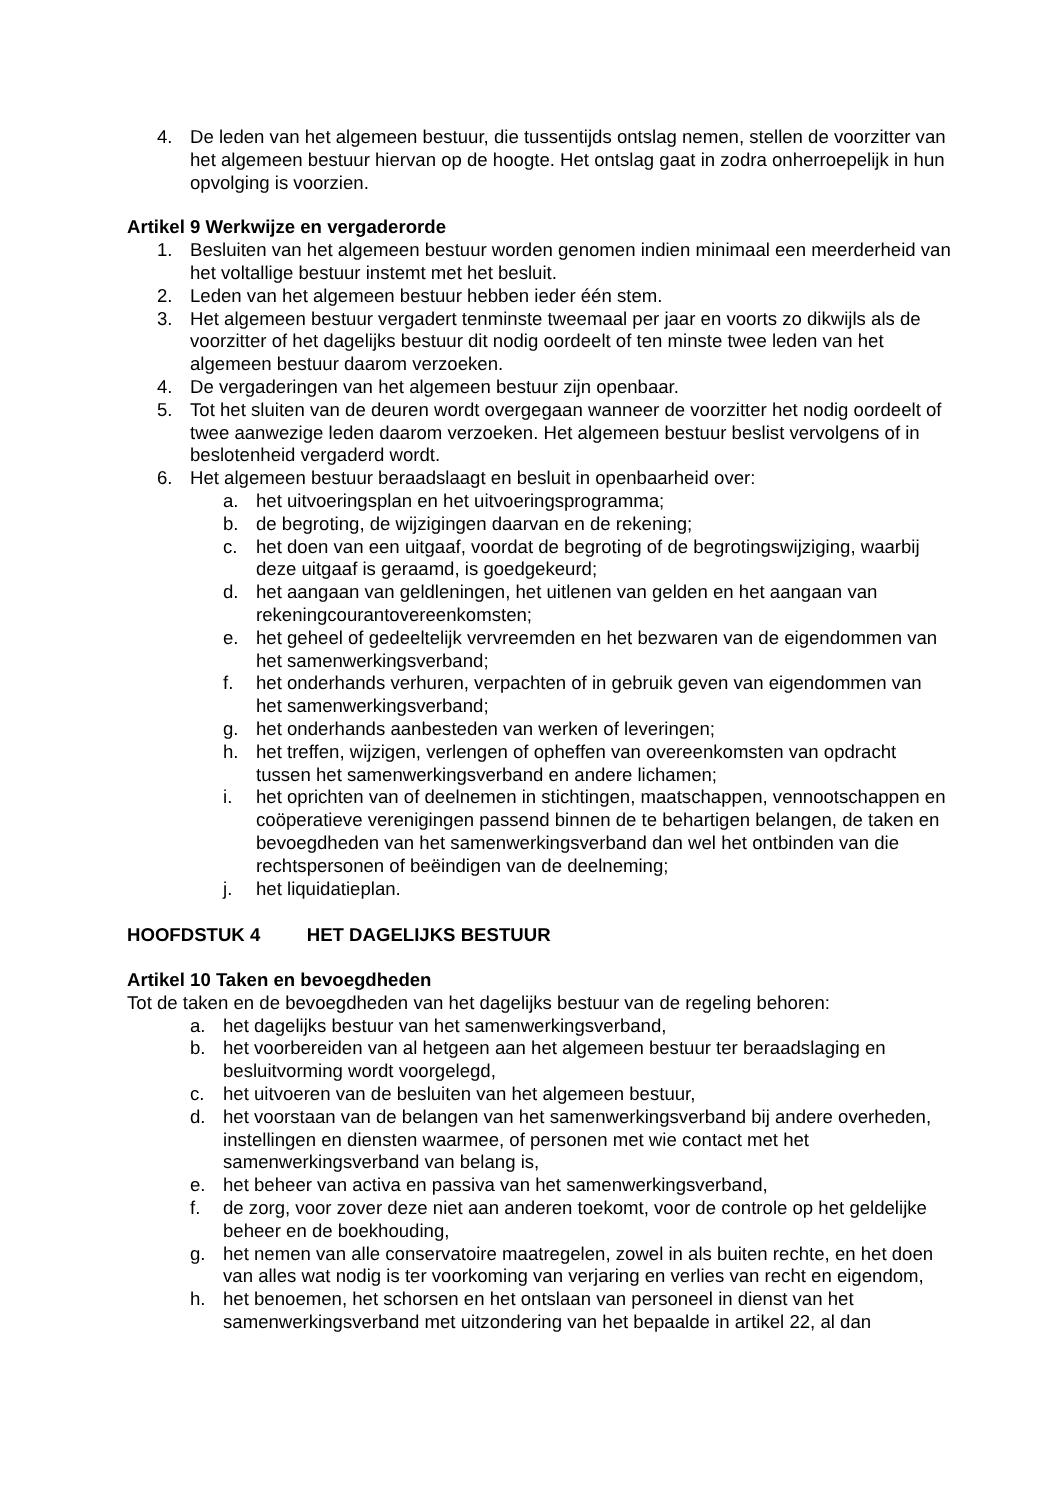4. De leden van het algemeen bestuur, die tussentijds ontslag nemen, stellen de voorzitter van het algemeen bestuur hiervan op de hoogte. Het ontslag gaat in zodra onherroepelijk in hun opvolging is voorzien.
Artikel 9 Werkwijze en vergaderorde
1. Besluiten van het algemeen bestuur worden genomen indien minimaal een meerderheid van het voltallige bestuur instemt met het besluit.
2. Leden van het algemeen bestuur hebben ieder één stem.
3. Het algemeen bestuur vergadert tenminste tweemaal per jaar en voorts zo dikwijls als de voorzitter of het dagelijks bestuur dit nodig oordeelt of ten minste twee leden van het algemeen bestuur daarom verzoeken.
4. De vergaderingen van het algemeen bestuur zijn openbaar.
5. Tot het sluiten van de deuren wordt overgegaan wanneer de voorzitter het nodig oordeelt of twee aanwezige leden daarom verzoeken. Het algemeen bestuur beslist vervolgens of in beslotenheid vergaderd wordt.
6. Het algemeen bestuur beraadslaagt en besluit in openbaarheid over:
a. het uitvoeringsplan en het uitvoeringsprogramma;
b. de begroting, de wijzigingen daarvan en de rekening;
c. het doen van een uitgaaf, voordat de begroting of de begrotingswijziging, waarbij deze uitgaaf is geraamd, is goedgekeurd;
d. het aangaan van geldleningen, het uitlenen van gelden en het aangaan van rekeningcourantovereenkomsten;
e. het geheel of gedeeltelijk vervreemden en het bezwaren van de eigendommen van het samenwerkingsverband;
f. het onderhands verhuren, verpachten of in gebruik geven van eigendommen van het samenwerkingsverband;
g. het onderhands aanbesteden van werken of leveringen;
h. het treffen, wijzigen, verlengen of opheffen van overeenkomsten van opdracht tussen het samenwerkingsverband en andere lichamen;
i. het oprichten van of deelnemen in stichtingen, maatschappen, vennootschappen en coöperatieve verenigingen passend binnen de te behartigen belangen, de taken en bevoegdheden van het samenwerkingsverband dan wel het ontbinden van die rechtspersonen of beëindigen van de deelneming;
j. het liquidatieplan.
HOOFDSTUK 4 HET DAGELIJKS BESTUUR
Artikel 10 Taken en bevoegdheden
Tot de taken en de bevoegdheden van het dagelijks bestuur van de regeling behoren:
a. het dagelijks bestuur van het samenwerkingsverband,
b. het voorbereiden van al hetgeen aan het algemeen bestuur ter beraadslaging en besluitvorming wordt voorgelegd,
c. het uitvoeren van de besluiten van het algemeen bestuur,
d. het voorstaan van de belangen van het samenwerkingsverband bij andere overheden, instellingen en diensten waarmee, of personen met wie contact met het samenwerkingsverband van belang is,
e. het beheer van activa en passiva van het samenwerkingsverband,
f. de zorg, voor zover deze niet aan anderen toekomt, voor de controle op het geldelijke beheer en de boekhouding,
g. het nemen van alle conservatoire maatregelen, zowel in als buiten rechte, en het doen van alles wat nodig is ter voorkoming van verjaring en verlies van recht en eigendom,
h. het benoemen, het schorsen en het ontslaan van personeel in dienst van het samenwerkingsverband met uitzondering van het bepaalde in artikel 22, al dan